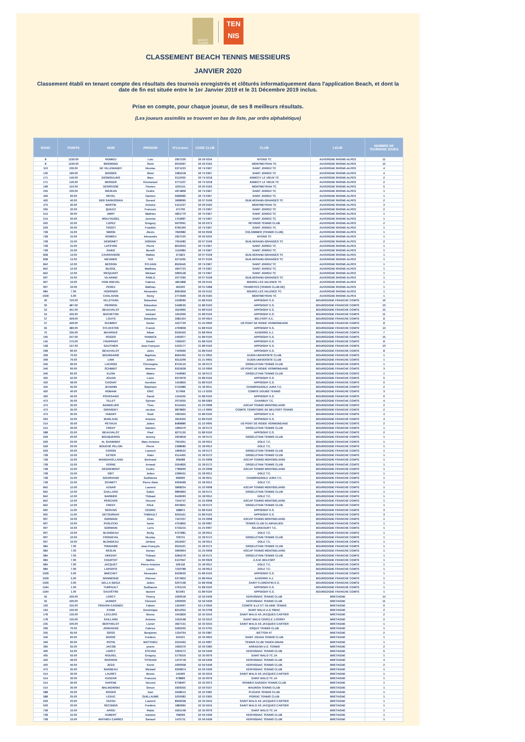BEACH
TENNIS
TEN
NIS
CLASSEMENT BEACH TENNIS MESSIEURS
JANVIER 2020
Classement établi en tenant compte des résultats des tournois enregistrés et clôturés informatiquement dans l'application Beach, et dont la date de fin est située entre le 1er Janvier 2019 et le 31 Décembre 2019 inclus.
Prise en compte, pour chaque joueur, de ses 8 meilleurs résultats.
(Les joueurs assimilés se trouvent en bas de liste, par ordre alphabétique)
| RANG | POINTS | NOM | PRENOM | N°Licence | CODE CLUB | CLUB | LIGUE | NOMBRE DE TOURNOIS JOUES |
| --- | --- | --- | --- | --- | --- | --- | --- | --- |
| 8 | 1230.00 | ROMIEU | Loic | 2927226 | 50 26 0234 | NYONS TC | AUVERGNE RHONE-ALPES | 11 |
| 8 | 1230.00 | BREMOND | Remi | 9016597 | 50 26 0193 | MONTMEYRAN TC | AUVERGNE RHONE-ALPES | 12 |
| 110 | 230.00 | DE VILLEMANDY | Nicolas | 6371223 | 50 74 0367 | SAINT JORIOZ TC | AUVERGNE RHONE-ALPES | 4 |
| 130 | 190.00 | BOISIER | Rémi | 3381618 | 50 74 0367 | SAINT JORIOZ TC | AUVERGNE RHONE-ALPES | 4 |
| 171 | 140.00 | DESMOULINS | Marc | 6112032 | 50 74 0218 | ANNECY LE VIEUX TC | AUVERGNE RHONE-ALPES | 2 |
| 171 | 140.00 | BERGER | Emmanuel | 5771237 | 50 74 0218 | ANNECY LE VIEUX TC | AUVERGNE RHONE-ALPES | 2 |
| 199 | 122.00 | DESPEISSE | Flavien | 4201511 | 50 26 0193 | MONTMEYRAN TC | AUVERGNE RHONE-ALPES | 5 |
| 235 | 100.00 | SIRJEAN | Cedric | 4974809 | 50 74 0367 | SAINT JORIOZ TC | AUVERGNE RHONE-ALPES | 1 |
| 346 | 60.00 | REVEL | Damien | 6696996 | 50 74 0367 | SAINT JORIOZ TC | AUVERGNE RHONE-ALPES | 1 |
| 450 | 40.00 | DER SARKISSIAN | Gerard | 3908095 | 50 07 0109 | GUILHERAND-GRANGES TC | AUVERGNE RHONE-ALPES | 2 |
| 473 | 35.00 | MARTIN | Antoine | 5121227 | 50 26 0193 | MONTMEYRAN TC | AUVERGNE RHONE-ALPES | 3 |
| 505 | 32.00 | QUILEZ | Francois | 471706 | 50 74 0367 | SAINT JORIOZ TC | AUVERGNE RHONE-ALPES | 2 |
| 514 | 30.00 | ABRY | Mathieu | 4821770 | 50 74 0367 | SAINT JORIOZ TC | AUVERGNE RHONE-ALPES | 1 |
| 514 | 30.00 | WOLFHUGEL | Jeremie | 1753997 | 50 74 0367 | SAINT JORIOZ TC | AUVERGNE RHONE-ALPES | 1 |
| 620 | 22.00 | LOPEZ | Grégory | 6670061 | 50 26 0373 | PEYRINS TENNIS CLUB | AUVERGNE RHONE-ALPES | 2 |
| 629 | 20.00 | TISSOT | Franklin | 9781300 | 50 74 0367 | SAINT JORIOZ TC | AUVERGNE RHONE-ALPES | 1 |
| 728 | 15.00 | SIMON | Alexis | 7840982 | 50 63 0049 | COLOMBIER (TENNIS CLUB) | AUVERGNE RHONE-ALPES | 1 |
| 728 | 15.00 | ROMIEU | Alexandre | 2927225 | 50 26 0234 | NYONS TC | AUVERGNE RHONE-ALPES | 1 |
| 728 | 15.00 | DEMONET | DORIAN | 7024282 | 50 07 0109 | GUILHERAND-GRANGES TC | AUVERGNE RHONE-ALPES | 2 |
| 728 | 15.00 | LEFEVRE | Pierre | 8616553 | 50 74 0367 | SAINT JORIOZ TC | AUVERGNE RHONE-ALPES | 1 |
| 728 | 15.00 | GAIDE | Benoît | 1124084 | 50 74 0367 | SAINT JORIOZ TC | AUVERGNE RHONE-ALPES | 1 |
| 838 | 13.00 | CAVERIVIERE | Mattéo | 371823 | 50 07 0109 | GUILHERAND-GRANGES TC | AUVERGNE RHONE-ALPES | 1 |
| 838 | 13.00 | MEUNIER | TAO | 6272265 | 50 07 0109 | GUILHERAND-GRANGES TC | AUVERGNE RHONE-ALPES | 1 |
| 842 | 12.00 | BESSON | SYLVAIN | 8529445 | 50 74 0367 | SAINT JORIOZ TC | AUVERGNE RHONE-ALPES | 1 |
| 842 | 12.00 | BUZIOL | Matthieu | 4947723 | 50 74 0367 | SAINT JORIOZ TC | AUVERGNE RHONE-ALPES | 1 |
| 842 | 12.00 | RICQUART | Mickael | 5993128 | 50 74 0367 | SAINT JORIOZ TC | AUVERGNE RHONE-ALPES | 1 |
| 907 | 10.00 | VILARINO | PABLO | 2077295 | 50 07 0109 | GUILHERAND-GRANGES TC | AUVERGNE RHONE-ALPES | 1 |
| 907 | 10.00 | VOM HOEVEL | Fabrice | 4811868 | 50 26 0132 | BOURG LES VALENCE TC | AUVERGNE RHONE-ALPES | 1 |
| 907 | 10.00 | PEREZ | Mathias | 465300 | 50 01 0498 | TRAMOYES (TENNIS CLUB DE) | AUVERGNE RHONE-ALPES | 1 |
| 984 | 7.00 | HOERNER | Alexandre | 8091859 | 50 26 0132 | BOURG LES VALENCE TC | AUVERGNE RHONE-ALPES | 1 |
| 1029 | 5.00 | CHALAVON | Remy | 2773569 | 50 26 0193 | MONTMEYRAN TC | AUVERGNE RHONE-ALPES | 1 |
| 26 | 720.00 | VILLETARD | Sebastien | 2228096 | 51 89 0150 | APPOIGNY E.S. | BOURGOGNE FRANCHE COMTE | 16 |
| 50 | 487.00 | PIERRON | Sébastien | 5438535 | 51 89 0150 | APPOIGNY E.S. | BOURGOGNE FRANCHE COMTE | 10 |
| 53 | 451.00 | BEAUVALOT | Vincent | 3524965 | 51 89 0150 | APPOIGNY E.S. | BOURGOGNE FRANCHE COMTE | 15 |
| 54 | 435.00 | BUCHETON | mickael | 1915066 | 51 89 0150 | APPOIGNY E.S. | BOURGOGNE FRANCHE COMTE | 11 |
| 57 | 429.00 | LOUYS | Sebastien | 5681324 | 51 90 0024 | BELFORT A.C. | BOURGOGNE FRANCHE COMTE | 8 |
| 57 | 429.00 | SCHMIDT | Xavier | 4227730 | 51 25 0006 | US PONT DE ROIDE VERMONDANS | BOURGOGNE FRANCHE COMTE | 8 |
| 65 | 380.00 | SYLVESTRE | Franck | 4760839 | 51 89 0150 | APPOIGNY E.S. | BOURGOGNE FRANCHE COMTE | 13 |
| 75 | 335.00 | MAAROUF | Alban | 9336425 | 51 89 0044 | AUXERRE A.J. | BOURGOGNE FRANCHE COMTE | 7 |
| 105 | 247.00 | ROGER | YANNICK | 2402977 | 51 89 0150 | APPOIGNY E.S. | BOURGOGNE FRANCHE COMTE | 15 |
| 145 | 175.00 | FRAPPART | Dimitri | 7266207 | 51 89 0150 | APPOIGNY E.S. | BOURGOGNE FRANCHE COMTE | 8 |
| 158 | 157.00 | GAUTHIER | Jean François | 5102177 | 51 89 0150 | APPOIGNY E.S. | BOURGOGNE FRANCHE COMTE | 10 |
| 268 | 90.00 | BEAUVALOT | Jules | 7100666 | 51 89 0150 | APPOIGNY E.S. | BOURGOGNE FRANCHE COMTE | 8 |
| 309 | 70.00 | BOURDARIE | Baptiste | 8562465 | 51 21 0055 | DIJON UNIVERSITE CLUB | BOURGOGNE FRANCHE COMTE | 1 |
| 309 | 70.00 | LINH | Julien | 9212209 | 51 21 0055 | DIJON UNIVERSITE CLUB | BOURGOGNE FRANCHE COMTE | 1 |
| 346 | 60.00 | LACROIX | Christophe | 8743143 | 51 39 0172 | ORGELETAIN TENNIS CLUB | BOURGOGNE FRANCHE COMTE | 1 |
| 346 | 60.00 | SCHMIDT | Maxime | 9323628 | 51 25 0006 | US PONT DE ROIDE VERMONDANS | BOURGOGNE FRANCHE COMTE | 3 |
| 346 | 60.00 | KLEIN | Matéo | 7449083 | 51 39 0172 | ORGELETAIN TENNIS CLUB | BOURGOGNE FRANCHE COMTE | 1 |
| 402 | 52.00 | JOUAN | Louis | 9372979 | 51 89 0150 | APPOIGNY E.S. | BOURGOGNE FRANCHE COMTE | 5 |
| 426 | 49.00 | CAGNAT | Aurelien | 1343855 | 51 89 0150 | APPOIGNY E.S. | BOURGOGNE FRANCHE COMTE | 6 |
| 434 | 45.00 | JEANNIN | Stéphane | 5742986 | 51 39 0011 | CHAMPAGNOLE JURA T.C. | BOURGOGNE FRANCHE COMTE | 2 |
| 450 | 40.00 | ROMAIN | ERIC | 317668 | 51 L0 0250 | COMITE DOUBS TENNIS | BOURGOGNE FRANCHE COMTE | 3 |
| 450 | 40.00 | POVEDANO | David | 1344332 | 51 89 0150 | APPOIGNY E.S. | BOURGOGNE FRANCHE COMTE | 6 |
| 473 | 35.00 | TILLET | Sylvain | 2072655 | 51 89 0283 | CHARBUY T.C. | BOURGOGNE FRANCHE COMTE | 4 |
| 473 | 35.00 | BANDELIER | Theo | 9144454 | 51 25 0008 | ASCAP TENNIS MONTBELIARD | BOURGOGNE FRANCHE COMTE | 2 |
| 473 | 35.00 | GIRARDEY | nicolas | 9879860 | 51 L0 0900 | COMITE TERRITOIRE DE BELFORT TENNIS | BOURGOGNE FRANCHE COMTE | 2 |
| 473 | 35.00 | TABART | Rudi | 1691922 | 51 89 0150 | APPOIGNY E.S. | BOURGOGNE FRANCHE COMTE | 4 |
| 503 | 33.00 | MARLAUD | Antoine | 3919355 | 51 89 0150 | APPOIGNY E.S. | BOURGOGNE FRANCHE COMTE | 4 |
| 514 | 30.00 | PETIAUX | Julien | 8489886 | 51 25 0006 | US PONT DE ROIDE VERMONDANS | BOURGOGNE FRANCHE COMTE | 2 |
| 514 | 30.00 | FREDY | Damien | 1906470 | 51 39 0172 | ORGELETAIN TENNIS CLUB | BOURGOGNE FRANCHE COMTE | 1 |
| 588 | 25.00 | BEAUVALOT | Paul | 8271135 | 51 89 0150 | APPOIGNY E.S. | BOURGOGNE FRANCHE COMTE | 2 |
| 629 | 20.00 | BOUQUEROD | Jeremy | 2933818 | 51 39 0172 | ORGELETAIN TENNIS CLUB | BOURGOGNE FRANCHE COMTE | 1 |
| 629 | 20.00 | AL SHAWWAF | Marc-Antoine | 7931951 | 51 39 0012 | DOLE T.C. | BOURGOGNE FRANCHE COMTE | 1 |
| 629 | 20.00 | BOUCHE PILLON | Pierre | 2398685 | 51 39 0012 | DOLE T.C. | BOURGOGNE FRANCHE COMTE | 1 |
| 629 | 20.00 | CORON | Laurent | 1969522 | 51 39 0172 | ORGELETAIN TENNIS CLUB | BOURGOGNE FRANCHE COMTE | 1 |
| 728 | 15.00 | EXTIER | Alain | 6114455 | 51 39 0172 | ORGELETAIN TENNIS CLUB | BOURGOGNE FRANCHE COMTE | 1 |
| 728 | 15.00 | MANGIAVELLANO | Bertrand | 299288 | 51 25 0008 | ASCAP TENNIS MONTBELIARD | BOURGOGNE FRANCHE COMTE | 1 |
| 728 | 15.00 | VERNE | Arnaud | 5554826 | 51 39 0172 | ORGELETAIN TENNIS CLUB | BOURGOGNE FRANCHE COMTE | 1 |
| 728 | 15.00 | DEGREMONT | Cedric | 7786600 | 51 25 0008 | ASCAP TENNIS MONTBELIARD | BOURGOGNE FRANCHE COMTE | 1 |
| 728 | 15.00 | GIET | Julien | 2399431 | 51 39 0012 | DOLE T.C. | BOURGOGNE FRANCHE COMTE | 1 |
| 728 | 15.00 | GOURHAND | Guillaume | 699660 | 51 39 0011 | CHAMPAGNOLE JURA T.C. | BOURGOGNE FRANCHE COMTE | 1 |
| 728 | 15.00 | SCHMITT | Pierre Alain | 6059499 | 51 39 0012 | DOLE T.C. | BOURGOGNE FRANCHE COMTE | 1 |
| 842 | 12.00 | AZNAR | Laurent | 5808254 | 51 25 0008 | ASCAP TENNIS MONTBELIARD | BOURGOGNE FRANCHE COMTE | 1 |
| 842 | 12.00 | GAILLARD | Gabin | 9860863 | 51 39 0172 | ORGELETAIN TENNIS CLUB | BOURGOGNE FRANCHE COMTE | 1 |
| 842 | 12.00 | BARBIER | Thibaut | 9449293 | 51 39 0012 | DOLE T.C. | BOURGOGNE FRANCHE COMTE | 1 |
| 842 | 12.00 | PERCHER | Vincent | 7244747 | 51 25 0008 | ASCAP TENNIS MONTBELIARD | BOURGOGNE FRANCHE COMTE | 1 |
| 842 | 12.00 | FREDY | PAUL | 6976831 | 51 39 0172 | ORGELETAIN TENNIS CLUB | BOURGOGNE FRANCHE COMTE | 1 |
| 902 | 11.00 | SERVAIS | CEDRIC | 188872 | 51 89 0150 | APPOIGNY E.S. | BOURGOGNE FRANCHE COMTE | 3 |
| 902 | 11.00 | DETOURNAY | THIBAULT | 9255421 | 51 89 0150 | APPOIGNY E.S. | BOURGOGNE FRANCHE COMTE | 3 |
| 907 | 10.00 | GERMAIN | Elian | 7447257 | 51 25 0008 | ASCAP TENNIS MONTBELIARD | BOURGOGNE FRANCHE COMTE | 1 |
| 907 | 10.00 | PUSLECKI | Ivann | 4754855 | 51 39 0097 | TENNIS CLUB CLAIRVALIEN | BOURGOGNE FRANCHE COMTE | 1 |
| 907 | 10.00 | GERMAIN | Loris | 5735215 | 51 25 0007 | SELONCOURT T.C. | BOURGOGNE FRANCHE COMTE | 1 |
| 907 | 10.00 | BLONDEAU | Nicky | 6727881 | 51 39 0012 | DOLE T.C. | BOURGOGNE FRANCHE COMTE | 1 |
| 907 | 10.00 | FROIDEVAL | Nicolas | 709731 | 51 39 0172 | ORGELETAIN TENNIS CLUB | BOURGOGNE FRANCHE COMTE | 1 |
| 907 | 10.00 | BLONDEAU | Jérôme | 2619407 | 51 39 0012 | DOLE T.C. | BOURGOGNE FRANCHE COMTE | 1 |
| 984 | 7.00 | TONNAIRE | Jean-François | 9532421 | 51 39 0172 | ORGELETAIN TENNIS CLUB | BOURGOGNE FRANCHE COMTE | 1 |
| 984 | 7.00 | RESLIN | Dorian | 5960904 | 51 25 0008 | ASCAP TENNIS MONTBELIARD | BOURGOGNE FRANCHE COMTE | 1 |
| 984 | 7.00 | VINCENT | Thibaut | 6284279 | 51 39 0172 | ORGELETAIN TENNIS CLUB | BOURGOGNE FRANCHE COMTE | 1 |
| 984 | 7.00 | COURTOT | Mathis | 6137947 | 51 90 0029 | A.S.M. BELFORT | BOURGOGNE FRANCHE COMTE | 1 |
| 984 | 7.00 | JACQUET | Pierre-Antoine | 566118 | 51 39 0012 | DOLE T.C. | BOURGOGNE FRANCHE COMTE | 1 |
| 984 | 7.00 | LAPORTE | Lucas | 7220789 | 51 39 0012 | DOLE T.C. | BOURGOGNE FRANCHE COMTE | 1 |
| 1029 | 5.00 | BRECHET | Alexandre | 9329630 | 51 89 0150 | APPOIGNY E.S. | BOURGOGNE FRANCHE COMTE | 1 |
| 1029 | 5.00 | BONNERUE | Etienne | 6373953 | 51 89 0044 | AUXERRE A.J. | BOURGOGNE FRANCHE COMTE | 1 |
| 1029 | 5.00 | DELLA SIEGA | Julien | 6207108 | 51 89 0048 | SAINT FLORENTIN E.S. | BOURGOGNE FRANCHE COMTE | 1 |
| 1194 | 1.00 | TURPAULT | Guillaume | 4761216 | 51 89 0150 | APPOIGNY E.S. | BOURGOGNE FRANCHE COMTE | 1 |
| 1194 | 1.00 | SAUVÊTRE | laurent | 921091 | 51 89 0150 | APPOIGNY E.S. | BOURGOGNE FRANCHE COMTE | 1 |
| 55 | 430.00 | LORCY | Thierry | 3300018 | 52 56 0439 | KERVIGNAC TENNIS CLUB | BRETAGNE | 14 |
| 55 | 430.00 | JANNOT | Clement | 3300600 | 52 56 0439 | KERVIGNAC TENNIS CLUB | BRETAGNE | 11 |
| 160 | 155.00 | PENVEN-CAIGNEC | Fabien | 1354067 | 52 L0 0350 | COMITE ILLE ET VILAINE TENNIS | BRETAGNE | 6 |
| 164 | 150.00 | EVAIN | Dominique | 8212052 | 52 35 0708 | SAINT MALO A.S.TIMAC | BRETAGNE | 2 |
| 178 | 135.00 | LECLERC | Bruno | 1043829 | 52 35 0243 | SAINT MALO AS JACQUES CARTIER | BRETAGNE | 2 |
| 178 | 135.00 | SAILLARD | Antoine | 3162168 | 52 35 0210 | SAINT MALO CERCLE J.FERRY | BRETAGNE | 2 |
| 235 | 100.00 | BERTHELOT | Lionel | 3927151 | 52 35 0243 | SAINT MALO AS JACQUES CARTIER | BRETAGNE | 1 |
| 309 | 70.00 | JORDAENS | Fabrice | 5565505 | 52 22 0705 | ERQUY TENNIS CLUB | BRETAGNE | 1 |
| 335 | 65.00 | GROS | Benjamin | 1334764 | 52 35 0387 | BETTON AT | BRETAGNE | 2 |
| 346 | 60.00 | BOSSE | Frédéric | 555331 | 52 35 0655 | SAINT JOUAN TENNIS CLUB | BRETAGNE | 1 |
| 346 | 60.00 | POTIN | MATTHIEU | 2510463 | 52 22 0697 | TENNIS CLUB TADEN DINAN | BRETAGNE | 1 |
| 393 | 55.00 | JACOB | yoann | 1692576 | 52 56 0396 | ARRADON U.S. TENNIS | BRETAGNE | 2 |
| 400 | 54.00 | LORCY | STEVAN | 3302273 | 52 56 0439 | KERVIGNAC TENNIS CLUB | BRETAGNE | 5 |
| 405 | 50.00 | ROUXEL | Grégory | 5779316 | 52 35 0079 | SAINT MALO TC JA | BRETAGNE | 1 |
| 426 | 49.00 | RIVERON | TITOUAN | 1475718 | 52 56 0439 | KERVIGNAC TENNIS CLUB | BRETAGNE | 4 |
| 450 | 40.00 | JEGO | Kevin | 2600058 | 52 56 0439 | KERVIGNAC TENNIS CLUB | BRETAGNE | 2 |
| 473 | 35.00 | BARBEAU | Mickaël | 6506874 | 52 56 0439 | KERVIGNAC TENNIS CLUB | BRETAGNE | 1 |
| 514 | 30.00 | LAURET | Bruno | 145460 | 52 35 0243 | SAINT MALO AS JACQUES CARTIER | BRETAGNE | 1 |
| 514 | 30.00 | HUSZAR | Francois | 678899 | 52 35 0079 | SAINT MALO TC JA | BRETAGNE | 1 |
| 514 | 30.00 | SAPENE | Vincent | 6738407 | 52 35 0073 | RENNES GARDEN TENNIS CLUB | BRETAGNE | 1 |
| 514 | 30.00 | MALINOWSKI | Simon | 5929355 | 52 56 0167 | MAURON TENNIS CLUB | BRETAGNE | 1 |
| 588 | 25.00 | ROGER | Ivan | 5638513 | 52 22 0392 | PLOUHA TENNIS CLUB | BRETAGNE | 1 |
| 588 | 25.00 | LEDUC | GUILLAUME | 5202683 | 52 22 0365 | PORDIC TENNIS CLUB | BRETAGNE | 1 |
| 629 | 20.00 | VAZOU | Laurent | 8946258 | 52 35 0243 | SAINT MALO AS JACQUES CARTIER | BRETAGNE | 1 |
| 629 | 20.00 | SECONDS | Frédéric | 1883992 | 52 35 0243 | SAINT MALO AS JACQUES CARTIER | BRETAGNE | 1 |
| 728 | 15.00 | APIOU | Pablo | 4561249 | 52 35 0079 | SAINT MALO TC JA | BRETAGNE | 1 |
| 728 | 15.00 | HUBERT | maxime | 798369 | 52 56 0439 | KERVIGNAC TENNIS CLUB | BRETAGNE | 1 |
| 728 | 15.00 | MATHIEU CARREZ | Samuel | 1475711 | 52 56 0439 | KERVIGNAC TENNIS CLUB | BRETAGNE | 1 |